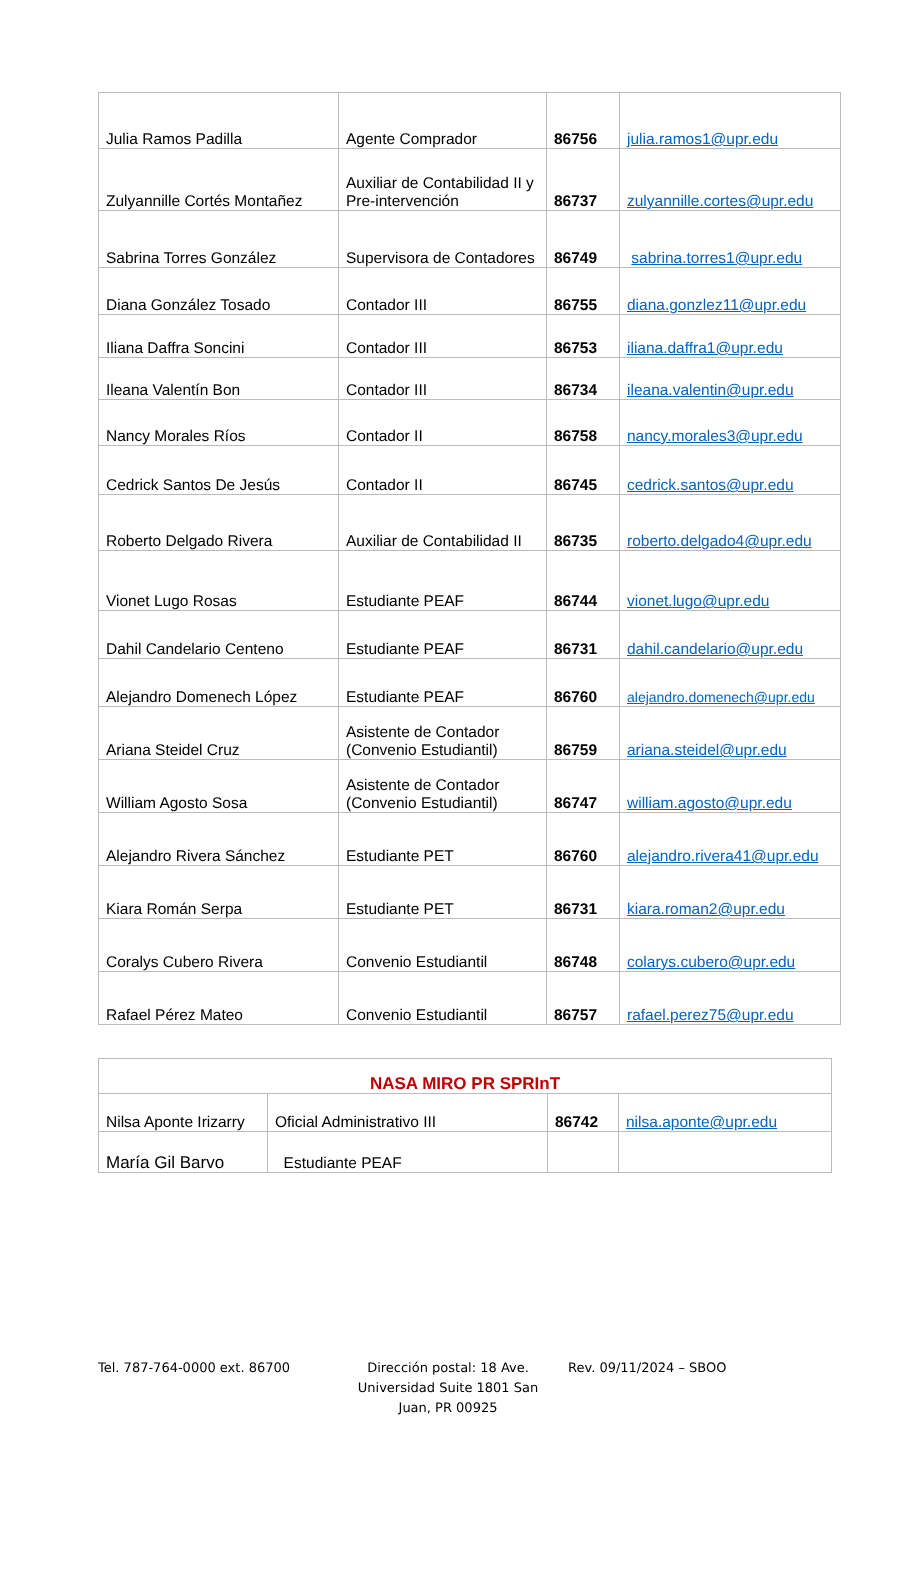| Julia Ramos Padilla | Agente Comprador | 86756 | julia.ramos1@upr.edu |
| Zulyannille Cortés Montañez | Auxiliar de Contabilidad II y Pre-intervención | 86737 | zulyannille.cortes@upr.edu |
| Sabrina Torres González | Supervisora de Contadores | 86749 | sabrina.torres1@upr.edu |
| Diana González Tosado | Contador III | 86755 | diana.gonzlez11@upr.edu |
| Iliana Daffra Soncini | Contador III | 86753 | iliana.daffra1@upr.edu |
| Ileana Valentín Bon | Contador III | 86734 | ileana.valentin@upr.edu |
| Nancy Morales Ríos | Contador II | 86758 | nancy.morales3@upr.edu |
| Cedrick Santos De Jesús | Contador II | 86745 | cedrick.santos@upr.edu |
| Roberto Delgado Rivera | Auxiliar de Contabilidad II | 86735 | roberto.delgado4@upr.edu |
| Vionet Lugo Rosas | Estudiante PEAF | 86744 | vionet.lugo@upr.edu |
| Dahil Candelario Centeno | Estudiante PEAF | 86731 | dahil.candelario@upr.edu |
| Alejandro Domenech López | Estudiante PEAF | 86760 | alejandro.domenech@upr.edu |
| Ariana Steidel Cruz | Asistente de Contador (Convenio Estudiantil) | 86759 | ariana.steidel@upr.edu |
| William Agosto Sosa | Asistente de Contador (Convenio Estudiantil) | 86747 | william.agosto@upr.edu |
| Alejandro Rivera Sánchez | Estudiante PET | 86760 | alejandro.rivera41@upr.edu |
| Kiara Román Serpa | Estudiante PET | 86731 | kiara.roman2@upr.edu |
| Coralys Cubero Rivera | Convenio Estudiantil | 86748 | colarys.cubero@upr.edu |
| Rafael Pérez Mateo | Convenio Estudiantil | 86757 | rafael.perez75@upr.edu |
| NASA MIRO PR SPRInT | | | |
| Nilsa Aponte Irizarry | Oficial Administrativo III | 86742 | nilsa.aponte@upr.edu |
| María Gil Barvo | Estudiante PEAF | | |
Tel. 787-764-0000 ext. 86700 Dirección postal: 18 Ave. Universidad Suite 1801 San Juan, PR 00925
Rev. 09/11/2024 – SBOO